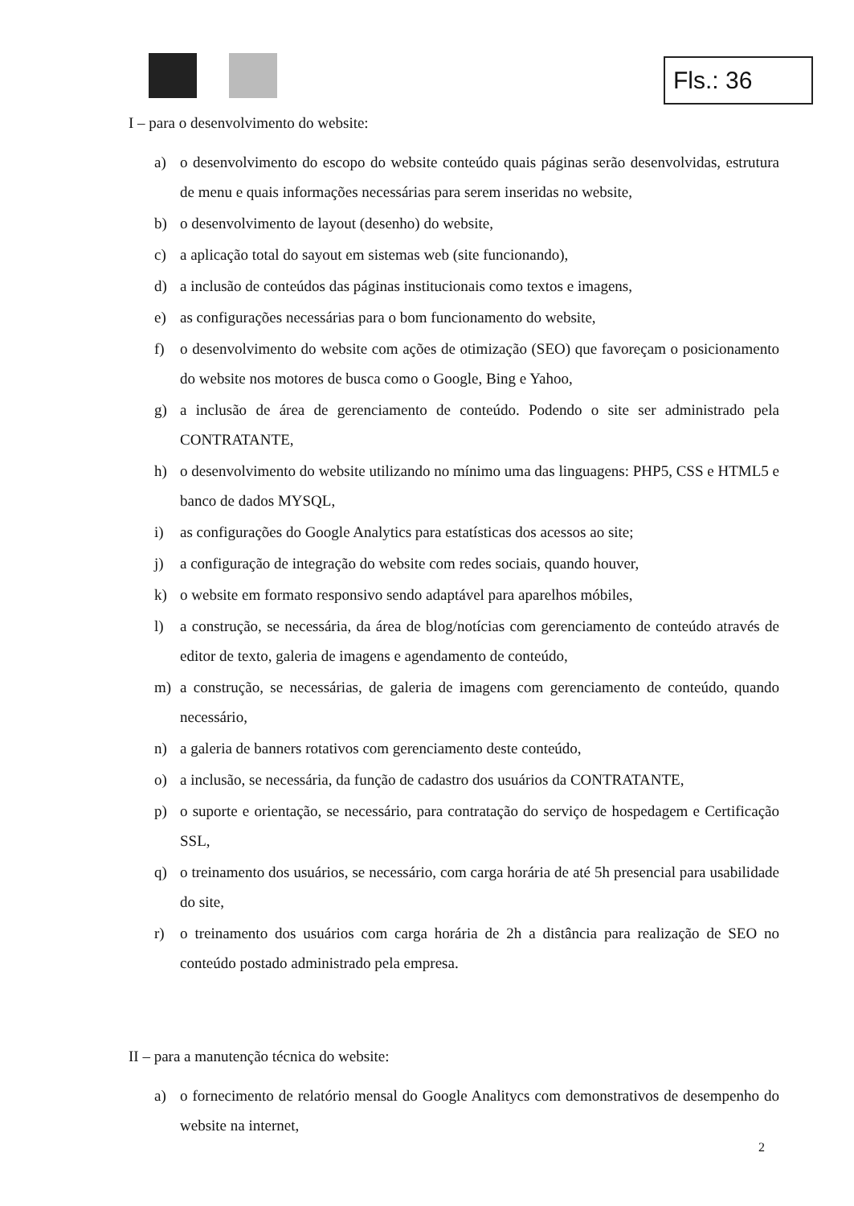Fls.: 36
I – para o desenvolvimento do website:
a) o desenvolvimento do escopo do website conteúdo quais páginas serão desenvolvidas, estrutura de menu e quais informações necessárias para serem inseridas no website,
b) o desenvolvimento de layout (desenho) do website,
c) a aplicação total do sayout em sistemas web (site funcionando),
d) a inclusão de conteúdos das páginas institucionais como textos e imagens,
e) as configurações necessárias para o bom funcionamento do website,
f) o desenvolvimento do website com ações de otimização (SEO) que favoreçam o posicionamento do website nos motores de busca como o Google, Bing e Yahoo,
g) a inclusão de área de gerenciamento de conteúdo. Podendo o site ser administrado pela CONTRATANTE,
h) o desenvolvimento do website utilizando no mínimo uma das linguagens: PHP5, CSS e HTML5 e banco de dados MYSQL,
i) as configurações do Google Analytics para estatísticas dos acessos ao site;
j) a configuração de integração do website com redes sociais, quando houver,
k) o website em formato responsivo sendo adaptável para aparelhos móbiles,
l) a construção, se necessária, da área de blog/notícias com gerenciamento de conteúdo através de editor de texto, galeria de imagens e agendamento de conteúdo,
m) a construção, se necessárias, de galeria de imagens com gerenciamento de conteúdo, quando necessário,
n) a galeria de banners rotativos com gerenciamento deste conteúdo,
o) a inclusão, se necessária, da função de cadastro dos usuários da CONTRATANTE,
p) o suporte e orientação, se necessário, para contratação do serviço de hospedagem e Certificação SSL,
q) o treinamento dos usuários, se necessário, com carga horária de até 5h presencial para usabilidade do site,
r) o treinamento dos usuários com carga horária de 2h a distância para realização de SEO no conteúdo postado administrado pela empresa.
II – para a manutenção técnica do website:
a) o fornecimento de relatório mensal do Google Analitycs com demonstrativos de desempenho do website na internet,
2